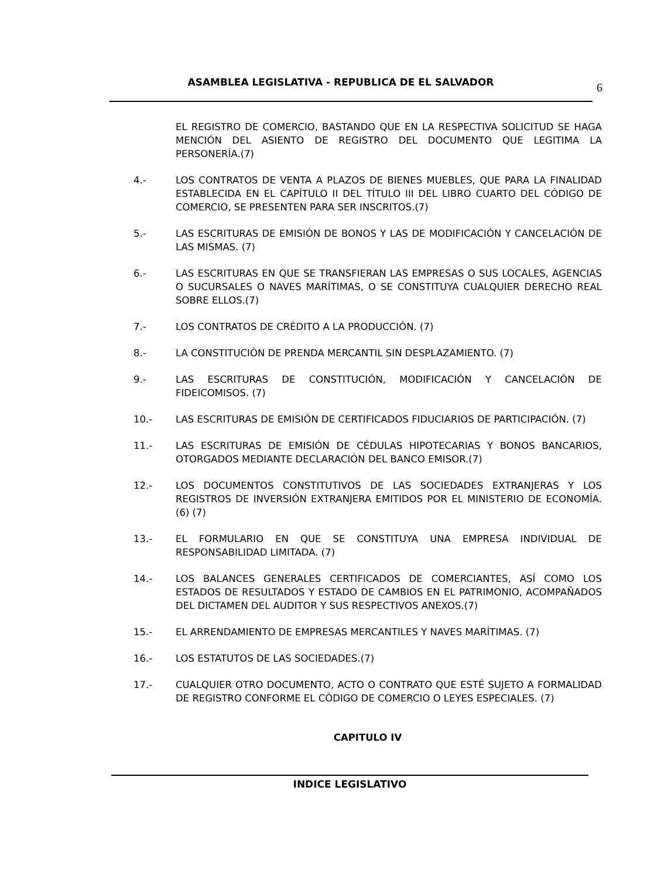ASAMBLEA LEGISLATIVA - REPUBLICA DE EL SALVADOR
6
EL REGISTRO DE COMERCIO, BASTANDO QUE EN LA RESPECTIVA SOLICITUD SE HAGA MENCIÓN DEL ASIENTO DE REGISTRO DEL DOCUMENTO QUE LEGITIMA LA PERSONERÍA.(7)
4.- LOS CONTRATOS DE VENTA A PLAZOS DE BIENES MUEBLES, QUE PARA LA FINALIDAD ESTABLECIDA EN EL CAPÍTULO II DEL TÍTULO III DEL LIBRO CUARTO DEL CÓDIGO DE COMERCIO, SE PRESENTEN PARA SER INSCRITOS.(7)
5.- LAS ESCRITURAS DE EMISIÓN DE BONOS Y LAS DE MODIFICACIÓN Y CANCELACIÓN DE LAS MISMAS. (7)
6.- LAS ESCRITURAS EN QUE SE TRANSFIERAN LAS EMPRESAS O SUS LOCALES, AGENCIAS O SUCURSALES O NAVES MARÍTIMAS, O SE CONSTITUYA CUALQUIER DERECHO REAL SOBRE ELLOS.(7)
7.- LOS CONTRATOS DE CRÉDITO A LA PRODUCCIÓN. (7)
8.- LA CONSTITUCIÓN DE PRENDA MERCANTIL SIN DESPLAZAMIENTO. (7)
9.- LAS ESCRITURAS DE CONSTITUCIÓN, MODIFICACIÓN Y CANCELACIÓN DE FIDEICOMISOS. (7)
10.- LAS ESCRITURAS DE EMISIÓN DE CERTIFICADOS FIDUCIARIOS DE PARTICIPACIÓN. (7)
11.- LAS ESCRITURAS DE EMISIÓN DE CÉDULAS HIPOTECARIAS Y BONOS BANCARIOS, OTORGADOS MEDIANTE DECLARACIÓN DEL BANCO EMISOR.(7)
12.- LOS DOCUMENTOS CONSTITUTIVOS DE LAS SOCIEDADES EXTRANJERAS Y LOS REGISTROS DE INVERSIÓN EXTRANJERA EMITIDOS POR EL MINISTERIO DE ECONOMÍA.(6) (7)
13.- EL FORMULARIO EN QUE SE CONSTITUYA UNA EMPRESA INDIVIDUAL DE RESPONSABILIDAD LIMITADA. (7)
14.- LOS BALANCES GENERALES CERTIFICADOS DE COMERCIANTES, ASÍ COMO LOS ESTADOS DE RESULTADOS Y ESTADO DE CAMBIOS EN EL PATRIMONIO, ACOMPAÑADOS DEL DICTAMEN DEL AUDITOR Y SUS RESPECTIVOS ANEXOS.(7)
15.- EL ARRENDAMIENTO DE EMPRESAS MERCANTILES Y NAVES MARÍTIMAS. (7)
16.- LOS ESTATUTOS DE LAS SOCIEDADES.(7)
17.- CUALQUIER OTRO DOCUMENTO, ACTO O CONTRATO QUE ESTÉ SUJETO A FORMALIDAD DE REGISTRO CONFORME EL CÓDIGO DE COMERCIO O LEYES ESPECIALES. (7)
CAPITULO IV
INDICE LEGISLATIVO